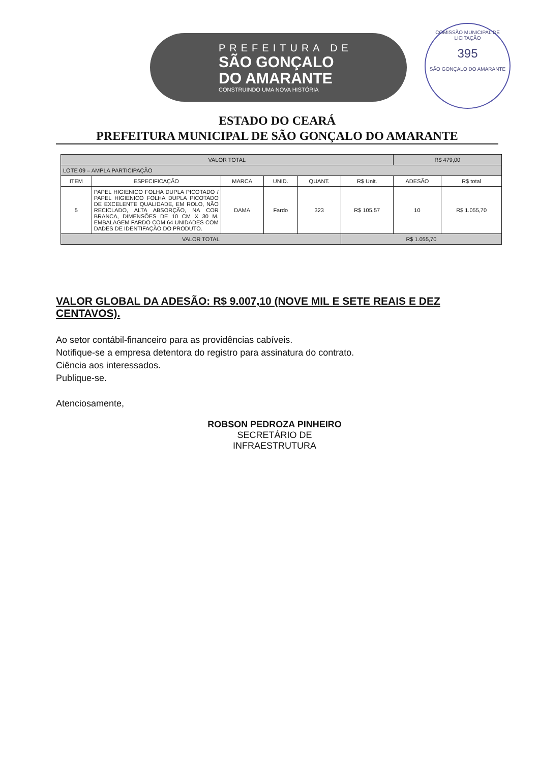PREFEITURA DE
SÃO GONÇALO
DO AMARANTE
CONSTRUINDO UMA NOVA HISTÓRIA
COMISSÃO MUNICIPAL DE LICITAÇÃO
395
SÃO GONÇALO DO AMARANTE
ESTADO DO CEARÁ
PREFEITURA MUNICIPAL DE SÃO GONÇALO DO AMARANTE
| VALOR TOTAL | | | | | | R$ 479,00 | |
| LOTE 09 – AMPLA PARTICIPAÇÃO | | | | | | | |
| ITEM | ESPECIFICAÇÃO | MARCA | UNID. | QUANT. | R$ Unit. | ADESÃO | R$ total |
| 5 | PAPEL HIGIENICO FOLHA DUPLA PICOTADO / PAPEL HIGIENICO FOLHA DUPLA PICOTADO DE EXCELENTE QUALIDADE, EM ROLO, NÃO RECICLADO, ALTA ABSORÇÃO, NA COR BRANCA, DIMENSÕES DE 10 CM X 30 M. EMBALAGEM FARDO COM 64 UNIDADES COM DADES DE IDENTIFAÇÃO DO PRODUTO. | DAMA | Fardo | 323 | R$ 105,57 | 10 | R$ 1.055,70 |
| VALOR TOTAL | | | | | R$ 1.055,70 | | |
VALOR GLOBAL DA ADESÃO: R$ 9.007,10 (NOVE MIL E SETE REAIS E DEZ CENTAVOS).
Ao setor contábil-financeiro para as providências cabíveis.
Notifique-se a empresa detentora do registro para assinatura do contrato.
Ciência aos interessados.
Publique-se.
Atenciosamente,
ROBSON PEDROZA PINHEIRO
SECRETÁRIO DE INFRAESTRUTURA